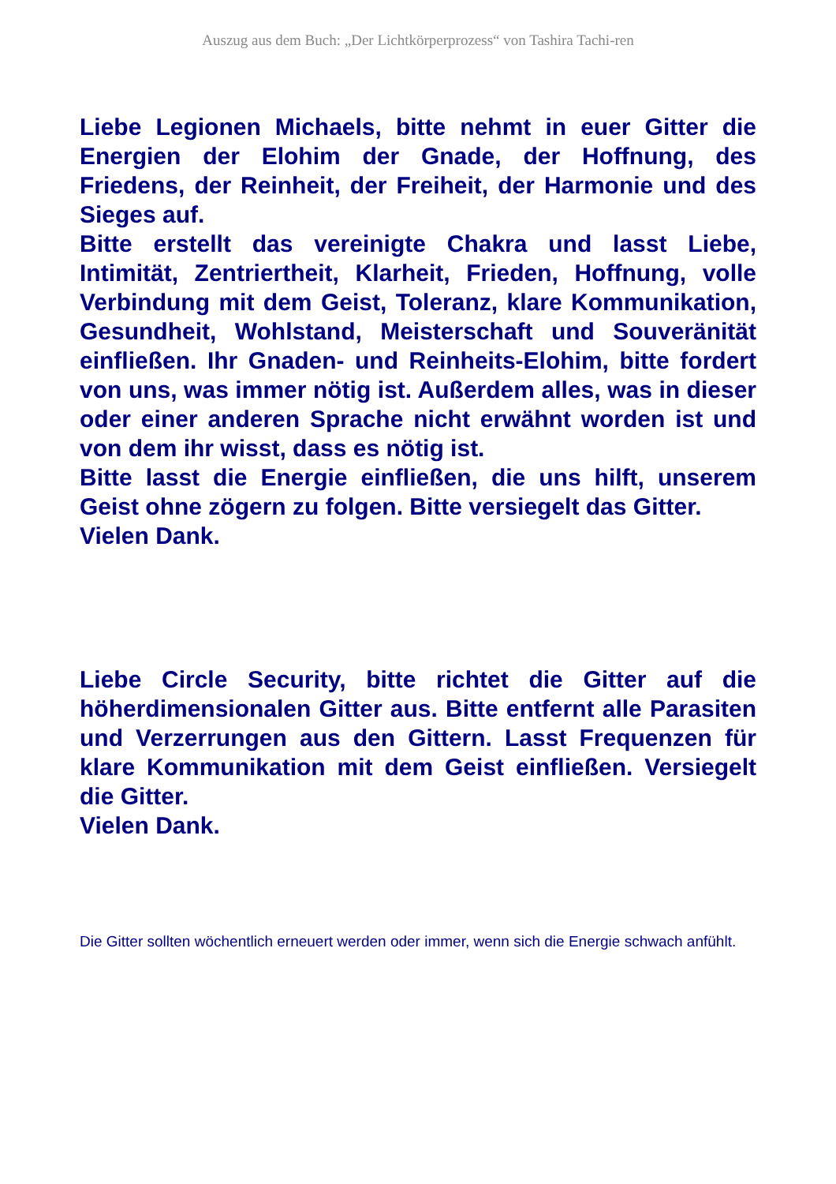Auszug aus dem Buch: „Der Lichtkörperprozess“ von Tashira Tachi-ren
Liebe Legionen Michaels, bitte nehmt in euer Gitter die Energien der Elohim der Gnade, der Hoffnung, des Friedens, der Reinheit, der Freiheit, der Harmonie und des Sieges auf.
Bitte erstellt das vereinigte Chakra und lasst Liebe, Intimität, Zentriertheit, Klarheit, Frieden, Hoffnung, volle Verbindung mit dem Geist, Toleranz, klare Kommunikation, Gesundheit, Wohlstand, Meisterschaft und Souveränität einfließen. Ihr Gnaden- und Reinheits-Elohim, bitte fordert von uns, was immer nötig ist. Außerdem alles, was in dieser oder einer anderen Sprache nicht erwähnt worden ist und von dem ihr wisst, dass es nötig ist.
Bitte lasst die Energie einfließen, die uns hilft, unserem Geist ohne zögern zu folgen. Bitte versiegelt das Gitter.
Vielen Dank.
Liebe Circle Security, bitte richtet die Gitter auf die höherdimensionalen Gitter aus. Bitte entfernt alle Parasiten und Verzerrungen aus den Gittern. Lasst Frequenzen für klare Kommunikation mit dem Geist einfließen. Versiegelt die Gitter.
Vielen Dank.
Die Gitter sollten wöchentlich erneuert werden oder immer, wenn sich die Energie schwach anfühlt.